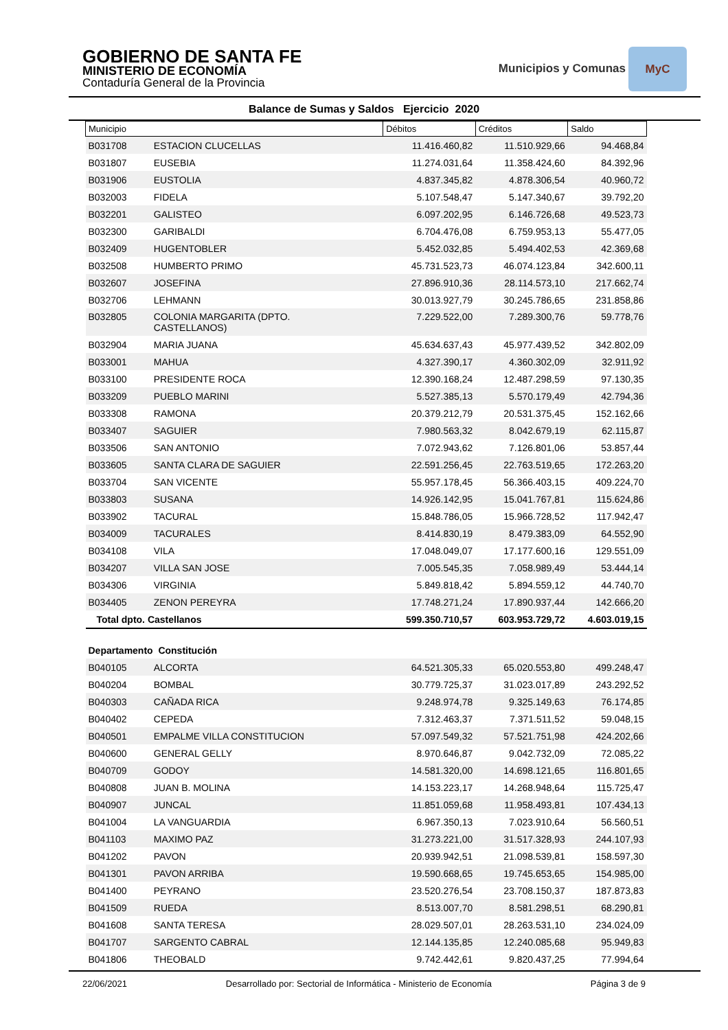GOBIERNO DE SANTA FE
MINISTERIO DE ECONOMÍA
Contaduría General de la Provincia
Municipios y Comunas MyC
Balance de Sumas y Saldos Ejercicio 2020
| Municipio | | Débitos | Créditos | Saldo |
| --- | --- | --- | --- | --- |
| B031708 | ESTACION CLUCELLAS | 11.416.460,82 | 11.510.929,66 | 94.468,84 |
| B031807 | EUSEBIA | 11.274.031,64 | 11.358.424,60 | 84.392,96 |
| B031906 | EUSTOLIA | 4.837.345,82 | 4.878.306,54 | 40.960,72 |
| B032003 | FIDELA | 5.107.548,47 | 5.147.340,67 | 39.792,20 |
| B032201 | GALISTEO | 6.097.202,95 | 6.146.726,68 | 49.523,73 |
| B032300 | GARIBALDI | 6.704.476,08 | 6.759.953,13 | 55.477,05 |
| B032409 | HUGENTOBLER | 5.452.032,85 | 5.494.402,53 | 42.369,68 |
| B032508 | HUMBERTO PRIMO | 45.731.523,73 | 46.074.123,84 | 342.600,11 |
| B032607 | JOSEFINA | 27.896.910,36 | 28.114.573,10 | 217.662,74 |
| B032706 | LEHMANN | 30.013.927,79 | 30.245.786,65 | 231.858,86 |
| B032805 | COLONIA MARGARITA (DPTO. CASTELLANOS) | 7.229.522,00 | 7.289.300,76 | 59.778,76 |
| B032904 | MARIA JUANA | 45.634.637,43 | 45.977.439,52 | 342.802,09 |
| B033001 | MAHUA | 4.327.390,17 | 4.360.302,09 | 32.911,92 |
| B033100 | PRESIDENTE ROCA | 12.390.168,24 | 12.487.298,59 | 97.130,35 |
| B033209 | PUEBLO MARINI | 5.527.385,13 | 5.570.179,49 | 42.794,36 |
| B033308 | RAMONA | 20.379.212,79 | 20.531.375,45 | 152.162,66 |
| B033407 | SAGUIER | 7.980.563,32 | 8.042.679,19 | 62.115,87 |
| B033506 | SAN ANTONIO | 7.072.943,62 | 7.126.801,06 | 53.857,44 |
| B033605 | SANTA CLARA DE SAGUIER | 22.591.256,45 | 22.763.519,65 | 172.263,20 |
| B033704 | SAN VICENTE | 55.957.178,45 | 56.366.403,15 | 409.224,70 |
| B033803 | SUSANA | 14.926.142,95 | 15.041.767,81 | 115.624,86 |
| B033902 | TACURAL | 15.848.786,05 | 15.966.728,52 | 117.942,47 |
| B034009 | TACURALES | 8.414.830,19 | 8.479.383,09 | 64.552,90 |
| B034108 | VILA | 17.048.049,07 | 17.177.600,16 | 129.551,09 |
| B034207 | VILLA SAN JOSE | 7.005.545,35 | 7.058.989,49 | 53.444,14 |
| B034306 | VIRGINIA | 5.849.818,42 | 5.894.559,12 | 44.740,70 |
| B034405 | ZENON PEREYRA | 17.748.271,24 | 17.890.937,44 | 142.666,20 |
| Total dpto. Castellanos | | 599.350.710,57 | 603.953.729,72 | 4.603.019,15 |
| Departamento Constitución | | | | |
| B040105 | ALCORTA | 64.521.305,33 | 65.020.553,80 | 499.248,47 |
| B040204 | BOMBAL | 30.779.725,37 | 31.023.017,89 | 243.292,52 |
| B040303 | CAÑADA RICA | 9.248.974,78 | 9.325.149,63 | 76.174,85 |
| B040402 | CEPEDA | 7.312.463,37 | 7.371.511,52 | 59.048,15 |
| B040501 | EMPALME VILLA CONSTITUCION | 57.097.549,32 | 57.521.751,98 | 424.202,66 |
| B040600 | GENERAL GELLY | 8.970.646,87 | 9.042.732,09 | 72.085,22 |
| B040709 | GODOY | 14.581.320,00 | 14.698.121,65 | 116.801,65 |
| B040808 | JUAN B. MOLINA | 14.153.223,17 | 14.268.948,64 | 115.725,47 |
| B040907 | JUNCAL | 11.851.059,68 | 11.958.493,81 | 107.434,13 |
| B041004 | LA VANGUARDIA | 6.967.350,13 | 7.023.910,64 | 56.560,51 |
| B041103 | MAXIMO PAZ | 31.273.221,00 | 31.517.328,93 | 244.107,93 |
| B041202 | PAVON | 20.939.942,51 | 21.098.539,81 | 158.597,30 |
| B041301 | PAVON ARRIBA | 19.590.668,65 | 19.745.653,65 | 154.985,00 |
| B041400 | PEYRANO | 23.520.276,54 | 23.708.150,37 | 187.873,83 |
| B041509 | RUEDA | 8.513.007,70 | 8.581.298,51 | 68.290,81 |
| B041608 | SANTA TERESA | 28.029.507,01 | 28.263.531,10 | 234.024,09 |
| B041707 | SARGENTO CABRAL | 12.144.135,85 | 12.240.085,68 | 95.949,83 |
| B041806 | THEOBALD | 9.742.442,61 | 9.820.437,25 | 77.994,64 |
22/06/2021 Desarrollado por: Sectorial de Informática - Ministerio de Economía Página 3 de 9